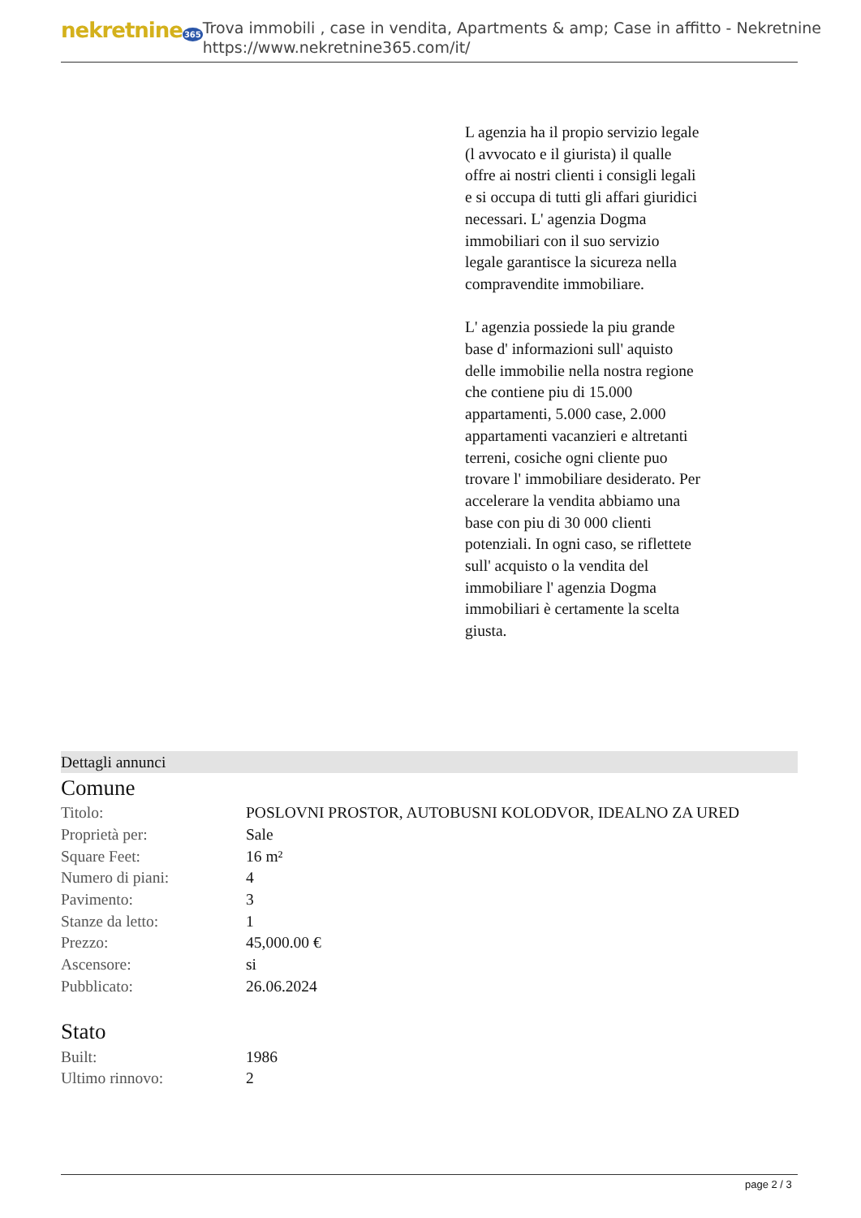nekretnine365
Trova immobili , case in vendita, Apartments & amp; Case in affitto - Nekretnine
https://www.nekretnine365.com/it/
L agenzia ha il propio servizio legale (l avvocato e il giurista) il qualle offre ai nostri clienti i consigli legali e si occupa di tutti gli affari giuridici necessari. L' agenzia Dogma immobiliari con il suo servizio legale garantisce la sicureza nella compravendite immobiliare.
L' agenzia possiede la piu grande base d' informazioni sull' aquisto delle immobilie nella nostra regione che contiene piu di 15.000 appartamenti, 5.000 case, 2.000 appartamenti vacanzieri e altretanti terreni, cosiche ogni cliente puo trovare l' immobiliare desiderato. Per accelerare la vendita abbiamo una base con piu di 30 000 clienti potenziali. In ogni caso, se riflettete sull' acquisto o la vendita del immobiliare l' agenzia Dogma immobiliari è certamente la scelta giusta.
Dettagli annunci
Comune
| Titolo: | POSLOVNI PROSTOR, AUTOBUSNI KOLODVOR, IDEALNO ZA URED |
| Proprietà per: | Sale |
| Square Feet: | 16 m² |
| Numero di piani: | 4 |
| Pavimento: | 3 |
| Stanze da letto: | 1 |
| Prezzo: | 45,000.00 € |
| Ascensore: | si |
| Pubblicato: | 26.06.2024 |
Stato
| Built: | 1986 |
| Ultimo rinnovo: | 2 |
page 2 / 3